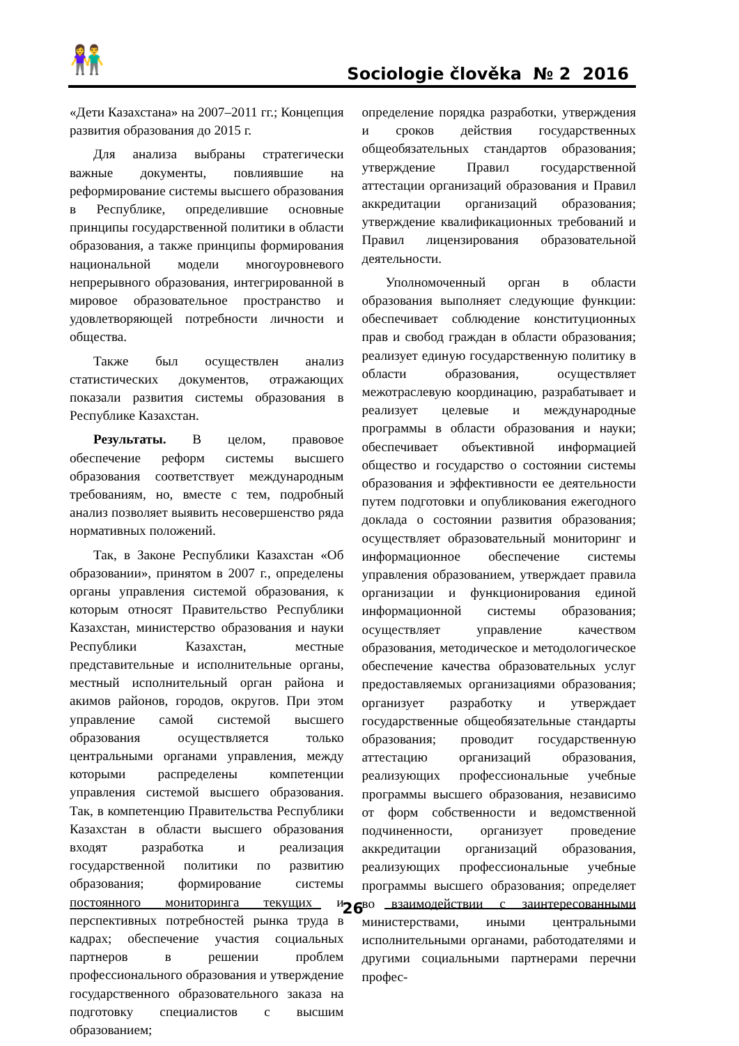👫 Sociologie člověka № 2 2016
«Дети Казахстана» на 2007–2011 гг.; Концепция развития образования до 2015 г.
Для анализа выбраны стратегически важные документы, повлиявшие на реформирование системы высшего образования в Республике, определившие основные принципы государственной политики в области образования, а также принципы формирования национальной модели многоуровневого непрерывного образования, интегрированной в мировое образовательное пространство и удовлетворяющей потребности личности и общества.
Также был осуществлен анализ статистических документов, отражающих показали развития системы образования в Республике Казахстан.
Результаты. В целом, правовое обеспечение реформ системы высшего образования соответствует международным требованиям, но, вместе с тем, подробный анализ позволяет выявить несовершенство ряда нормативных положений.
Так, в Законе Республики Казахстан «Об образовании», принятом в 2007 г., определены органы управления системой образования, к которым относят Правительство Республики Казахстан, министерство образования и науки Республики Казахстан, местные представительные и исполнительные органы, местный исполнительный орган района и акимов районов, городов, округов. При этом управление самой системой высшего образования осуществляется только центральными органами управления, между которыми распределены компетенции управления системой высшего образования. Так, в компетенцию Правительства Республики Казахстан в области высшего образования входят разработка и реализация государственной политики по развитию образования; формирование системы постоянного мониторинга текущих и перспективных потребностей рынка труда в кадрах; обеспечение участия социальных партнеров в решении проблем профессионального образования и утверждение государственного образовательного заказа на подготовку специалистов с высшим образованием;
определение порядка разработки, утверждения и сроков действия государственных общеобязательных стандартов образования; утверждение Правил государственной аттестации организаций образования и Правил аккредитации организаций образования; утверждение квалификационных требований и Правил лицензирования образовательной деятельности.
Уполномоченный орган в области образования выполняет следующие функции: обеспечивает соблюдение конституционных прав и свобод граждан в области образования; реализует единую государственную политику в области образования, осуществляет межотраслевую координацию, разрабатывает и реализует целевые и международные программы в области образования и науки; обеспечивает объективной информацией общество и государство о состоянии системы образования и эффективности ее деятельности путем подготовки и опубликования ежегодного доклада о состоянии развития образования; осуществляет образовательный мониторинг и информационное обеспечение системы управления образованием, утверждает правила организации и функционирования единой информационной системы образования; осуществляет управление качеством образования, методическое и методологическое обеспечение качества образовательных услуг предоставляемых организациями образования; организует разработку и утверждает государственные общеобязательные стандарты образования; проводит государственную аттестацию организаций образования, реализующих профессиональные учебные программы высшего образования, независимо от форм собственности и ведомственной подчиненности, организует проведение аккредитации организаций образования, реализующих профессиональные учебные программы высшего образования; определяет во взаимодействии с заинтересованными министерствами, иными центральными исполнительными органами, работодателями и другими социальными партнерами перечни профес-
26